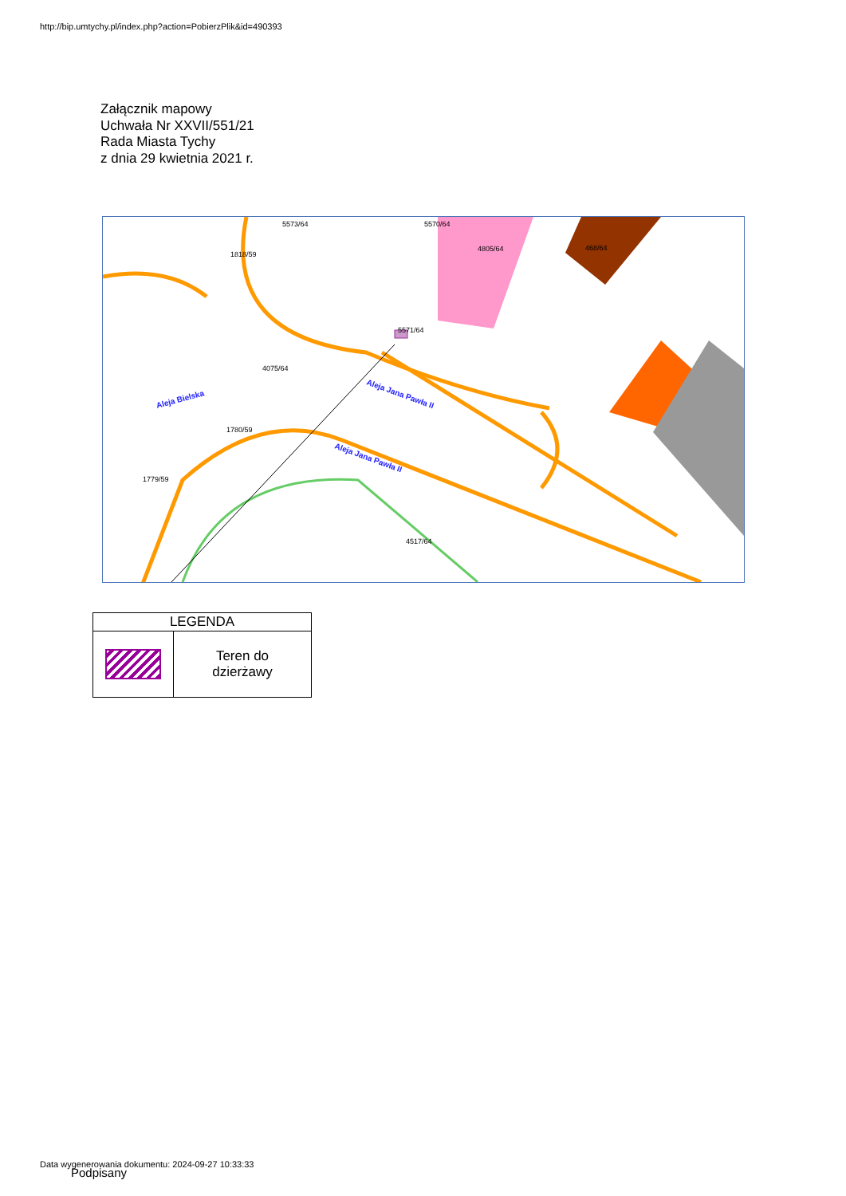http://bip.umtychy.pl/index.php?action=PobierzPlik&id=490393
Załącznik mapowy
Uchwała Nr XXVII/551/21
Rada Miasta Tychy
z dnia 29 kwietnia 2021 r.
5573/64
5570/64
1818/59
4805/64
468/64
5571/64
4075/64
1780/59
1779/59
4517/64
Aleja Jana Pawła II
Aleja Jana Pawła II
Aleja Bielska
| LEGENDA | |
| --- | --- |
| | Teren do dzierżawy |
Data wygenerowania dokumentu: 2024-09-27 10:33:33
Podpisany